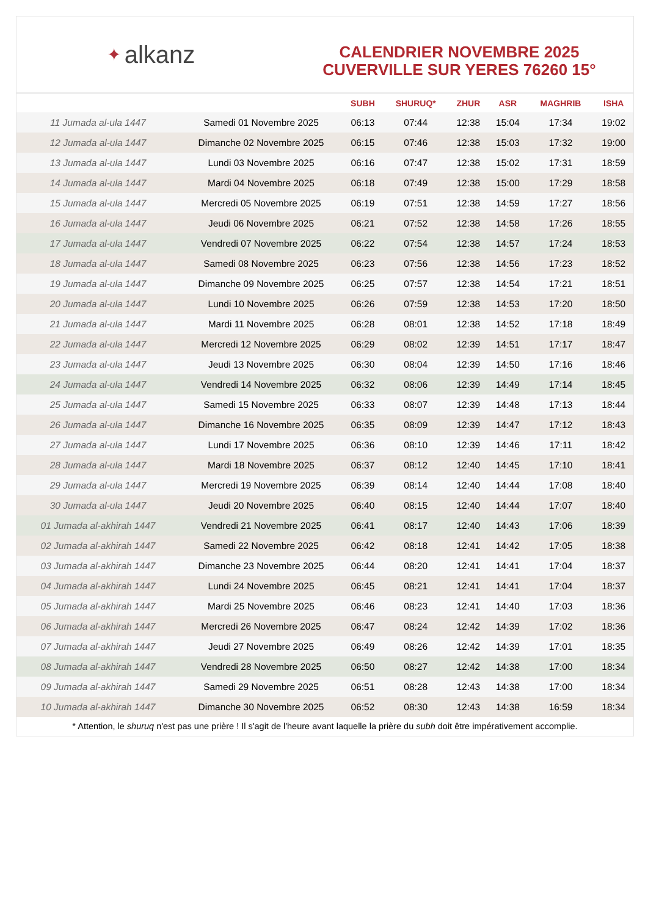✦ alkanz
CALENDRIER NOVEMBRE 2025
CUVERVILLE SUR YERES 76260 15°
| | | SUBH | SHURUQ* | ZHUR | ASR | MAGHRIB | ISHA |
| --- | --- | --- | --- | --- | --- | --- | --- |
| 11 Jumada al-ula 1447 | Samedi 01 Novembre 2025 | 06:13 | 07:44 | 12:38 | 15:04 | 17:34 | 19:02 |
| 12 Jumada al-ula 1447 | Dimanche 02 Novembre 2025 | 06:15 | 07:46 | 12:38 | 15:03 | 17:32 | 19:00 |
| 13 Jumada al-ula 1447 | Lundi 03 Novembre 2025 | 06:16 | 07:47 | 12:38 | 15:02 | 17:31 | 18:59 |
| 14 Jumada al-ula 1447 | Mardi 04 Novembre 2025 | 06:18 | 07:49 | 12:38 | 15:00 | 17:29 | 18:58 |
| 15 Jumada al-ula 1447 | Mercredi 05 Novembre 2025 | 06:19 | 07:51 | 12:38 | 14:59 | 17:27 | 18:56 |
| 16 Jumada al-ula 1447 | Jeudi 06 Novembre 2025 | 06:21 | 07:52 | 12:38 | 14:58 | 17:26 | 18:55 |
| 17 Jumada al-ula 1447 | Vendredi 07 Novembre 2025 | 06:22 | 07:54 | 12:38 | 14:57 | 17:24 | 18:53 |
| 18 Jumada al-ula 1447 | Samedi 08 Novembre 2025 | 06:23 | 07:56 | 12:38 | 14:56 | 17:23 | 18:52 |
| 19 Jumada al-ula 1447 | Dimanche 09 Novembre 2025 | 06:25 | 07:57 | 12:38 | 14:54 | 17:21 | 18:51 |
| 20 Jumada al-ula 1447 | Lundi 10 Novembre 2025 | 06:26 | 07:59 | 12:38 | 14:53 | 17:20 | 18:50 |
| 21 Jumada al-ula 1447 | Mardi 11 Novembre 2025 | 06:28 | 08:01 | 12:38 | 14:52 | 17:18 | 18:49 |
| 22 Jumada al-ula 1447 | Mercredi 12 Novembre 2025 | 06:29 | 08:02 | 12:39 | 14:51 | 17:17 | 18:47 |
| 23 Jumada al-ula 1447 | Jeudi 13 Novembre 2025 | 06:30 | 08:04 | 12:39 | 14:50 | 17:16 | 18:46 |
| 24 Jumada al-ula 1447 | Vendredi 14 Novembre 2025 | 06:32 | 08:06 | 12:39 | 14:49 | 17:14 | 18:45 |
| 25 Jumada al-ula 1447 | Samedi 15 Novembre 2025 | 06:33 | 08:07 | 12:39 | 14:48 | 17:13 | 18:44 |
| 26 Jumada al-ula 1447 | Dimanche 16 Novembre 2025 | 06:35 | 08:09 | 12:39 | 14:47 | 17:12 | 18:43 |
| 27 Jumada al-ula 1447 | Lundi 17 Novembre 2025 | 06:36 | 08:10 | 12:39 | 14:46 | 17:11 | 18:42 |
| 28 Jumada al-ula 1447 | Mardi 18 Novembre 2025 | 06:37 | 08:12 | 12:40 | 14:45 | 17:10 | 18:41 |
| 29 Jumada al-ula 1447 | Mercredi 19 Novembre 2025 | 06:39 | 08:14 | 12:40 | 14:44 | 17:08 | 18:40 |
| 30 Jumada al-ula 1447 | Jeudi 20 Novembre 2025 | 06:40 | 08:15 | 12:40 | 14:44 | 17:07 | 18:40 |
| 01 Jumada al-akhirah 1447 | Vendredi 21 Novembre 2025 | 06:41 | 08:17 | 12:40 | 14:43 | 17:06 | 18:39 |
| 02 Jumada al-akhirah 1447 | Samedi 22 Novembre 2025 | 06:42 | 08:18 | 12:41 | 14:42 | 17:05 | 18:38 |
| 03 Jumada al-akhirah 1447 | Dimanche 23 Novembre 2025 | 06:44 | 08:20 | 12:41 | 14:41 | 17:04 | 18:37 |
| 04 Jumada al-akhirah 1447 | Lundi 24 Novembre 2025 | 06:45 | 08:21 | 12:41 | 14:41 | 17:04 | 18:37 |
| 05 Jumada al-akhirah 1447 | Mardi 25 Novembre 2025 | 06:46 | 08:23 | 12:41 | 14:40 | 17:03 | 18:36 |
| 06 Jumada al-akhirah 1447 | Mercredi 26 Novembre 2025 | 06:47 | 08:24 | 12:42 | 14:39 | 17:02 | 18:36 |
| 07 Jumada al-akhirah 1447 | Jeudi 27 Novembre 2025 | 06:49 | 08:26 | 12:42 | 14:39 | 17:01 | 18:35 |
| 08 Jumada al-akhirah 1447 | Vendredi 28 Novembre 2025 | 06:50 | 08:27 | 12:42 | 14:38 | 17:00 | 18:34 |
| 09 Jumada al-akhirah 1447 | Samedi 29 Novembre 2025 | 06:51 | 08:28 | 12:43 | 14:38 | 17:00 | 18:34 |
| 10 Jumada al-akhirah 1447 | Dimanche 30 Novembre 2025 | 06:52 | 08:30 | 12:43 | 14:38 | 16:59 | 18:34 |
* Attention, le shuruq n'est pas une prière ! Il s'agit de l'heure avant laquelle la prière du subh doit être impérativement accomplie.